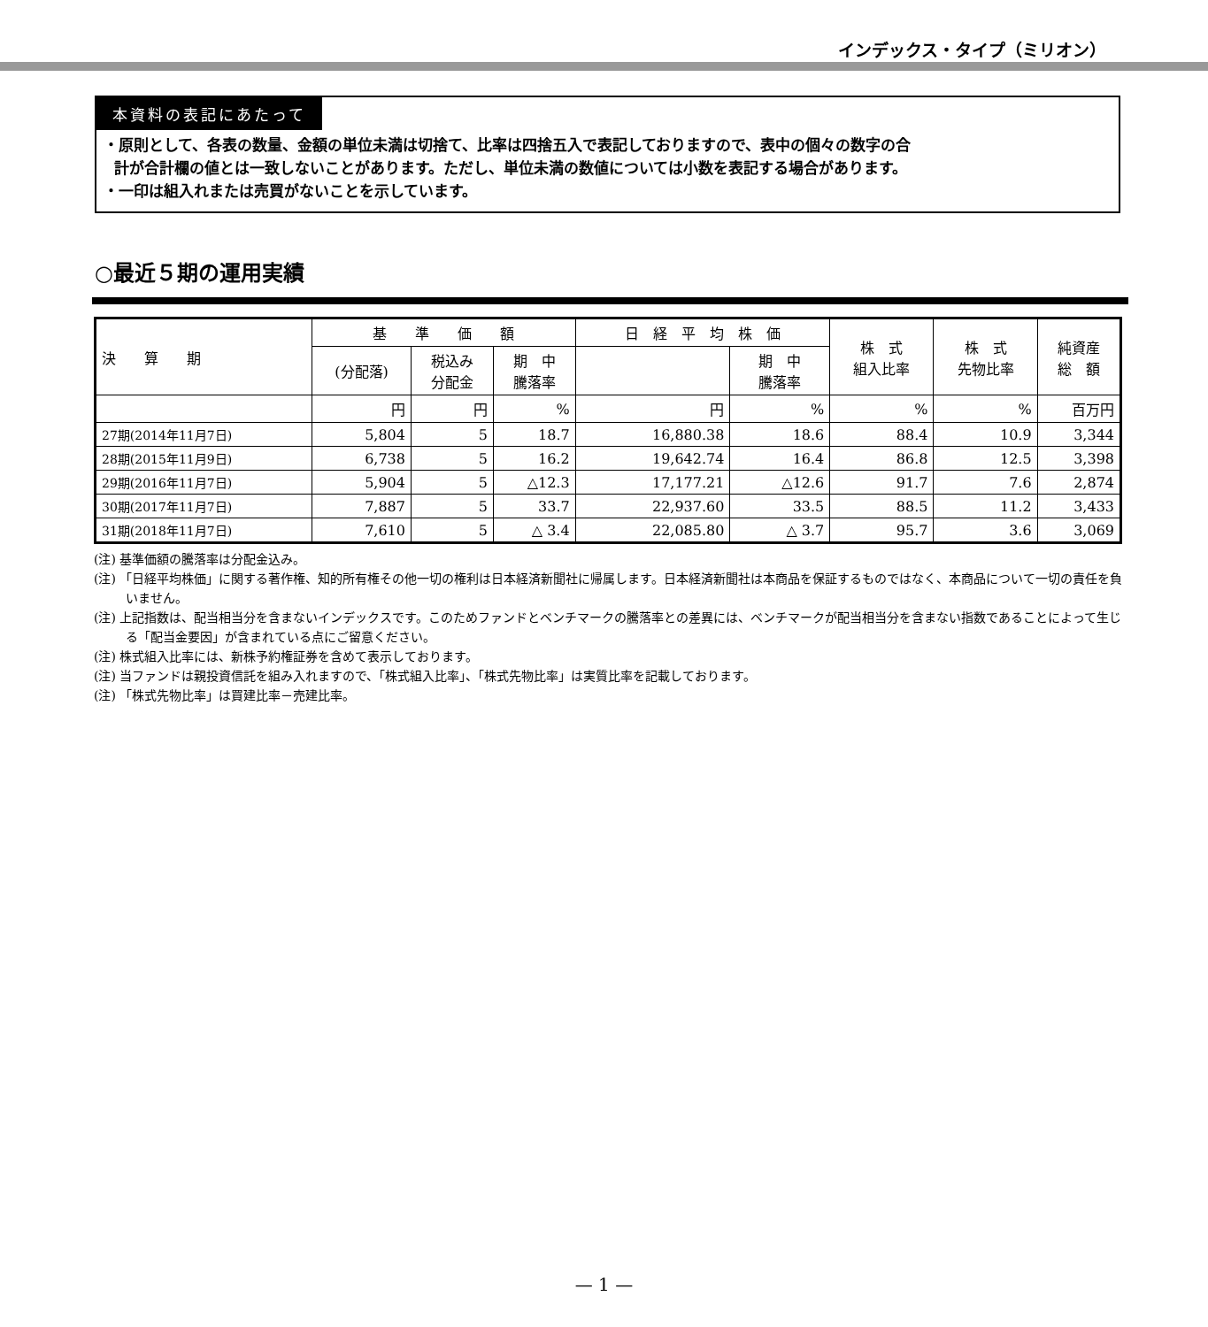インデックス・タイプ（ミリオン）
本資料の表記にあたって
・原則として、各表の数量、金額の単位未満は切捨て、比率は四捨五入で表記しておりますので、表中の個々の数字の合
計が合計欄の値とは一致しないことがあります。ただし、単位未満の数値については小数を表記する場合があります。
・一印は組入れまたは売買がないことを示しています。
○最近５期の運用実績
| 決 算 期 | 基 準 価 額 | | | 日 経 平 均 株 価 | | 株 式 組入比率 | 株 式 先物比率 | 純資産 総 額 |
| --- | --- | --- | --- | --- | --- | --- | --- | --- |
| | (分配落) | 税込み 分配金 | 期 中 騰落率 | | 期 中 騰落率 | | | |
| | 円 | 円 | % | 円 | % | % | % | 百万円 |
| 27期(2014年11月7日) | 5,804 | 5 | 18.7 | 16,880.38 | 18.6 | 88.4 | 10.9 | 3,344 |
| 28期(2015年11月9日) | 6,738 | 5 | 16.2 | 19,642.74 | 16.4 | 86.8 | 12.5 | 3,398 |
| 29期(2016年11月7日) | 5,904 | 5 | △12.3 | 17,177.21 | △12.6 | 91.7 | 7.6 | 2,874 |
| 30期(2017年11月7日) | 7,887 | 5 | 33.7 | 22,937.60 | 33.5 | 88.5 | 11.2 | 3,433 |
| 31期(2018年11月7日) | 7,610 | 5 | △ 3.4 | 22,085.80 | △ 3.7 | 95.7 | 3.6 | 3,069 |
(注) 基準価額の騰落率は分配金込み。
(注) 「日経平均株価」に関する著作権、知的所有権その他一切の権利は日本経済新聞社に帰属します。日本経済新聞社は本商品を保証するものではなく、本商品について一切の責任を負いません。
(注) 上記指数は、配当相当分を含まないインデックスです。このためファンドとベンチマークの騰落率との差異には、ベンチマークが配当相当分を含まない指数であることによって生じる「配当金要因」が含まれている点にご留意ください。
(注) 株式組入比率には、新株予約権証券を含めて表示しております。
(注) 当ファンドは親投資信託を組み入れますので、「株式組入比率」、「株式先物比率」は実質比率を記載しております。
(注) 「株式先物比率」は買建比率－売建比率。
— 1 —